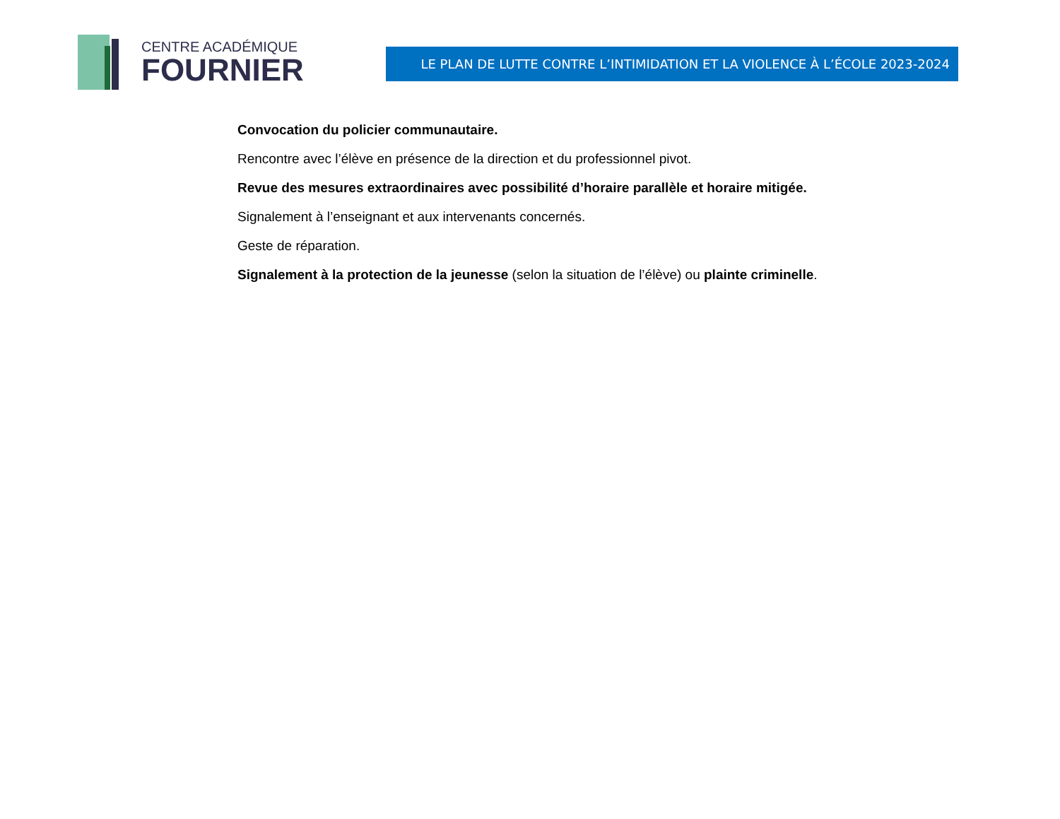CENTRE ACADÉMIQUE
FOURNIER
LE PLAN DE LUTTE CONTRE L’INTIMIDATION ET LA VIOLENCE À L’ÉCOLE 2023-2024
Convocation du policier communautaire.
Rencontre avec l’élève en présence de la direction et du professionnel pivot.
Revue des mesures extraordinaires avec possibilité d’horaire parallèle et horaire mitigée.
Signalement à l’enseignant et aux intervenants concernés.
Geste de réparation.
Signalement à la protection de la jeunesse (selon la situation de l’élève) ou plainte criminelle.